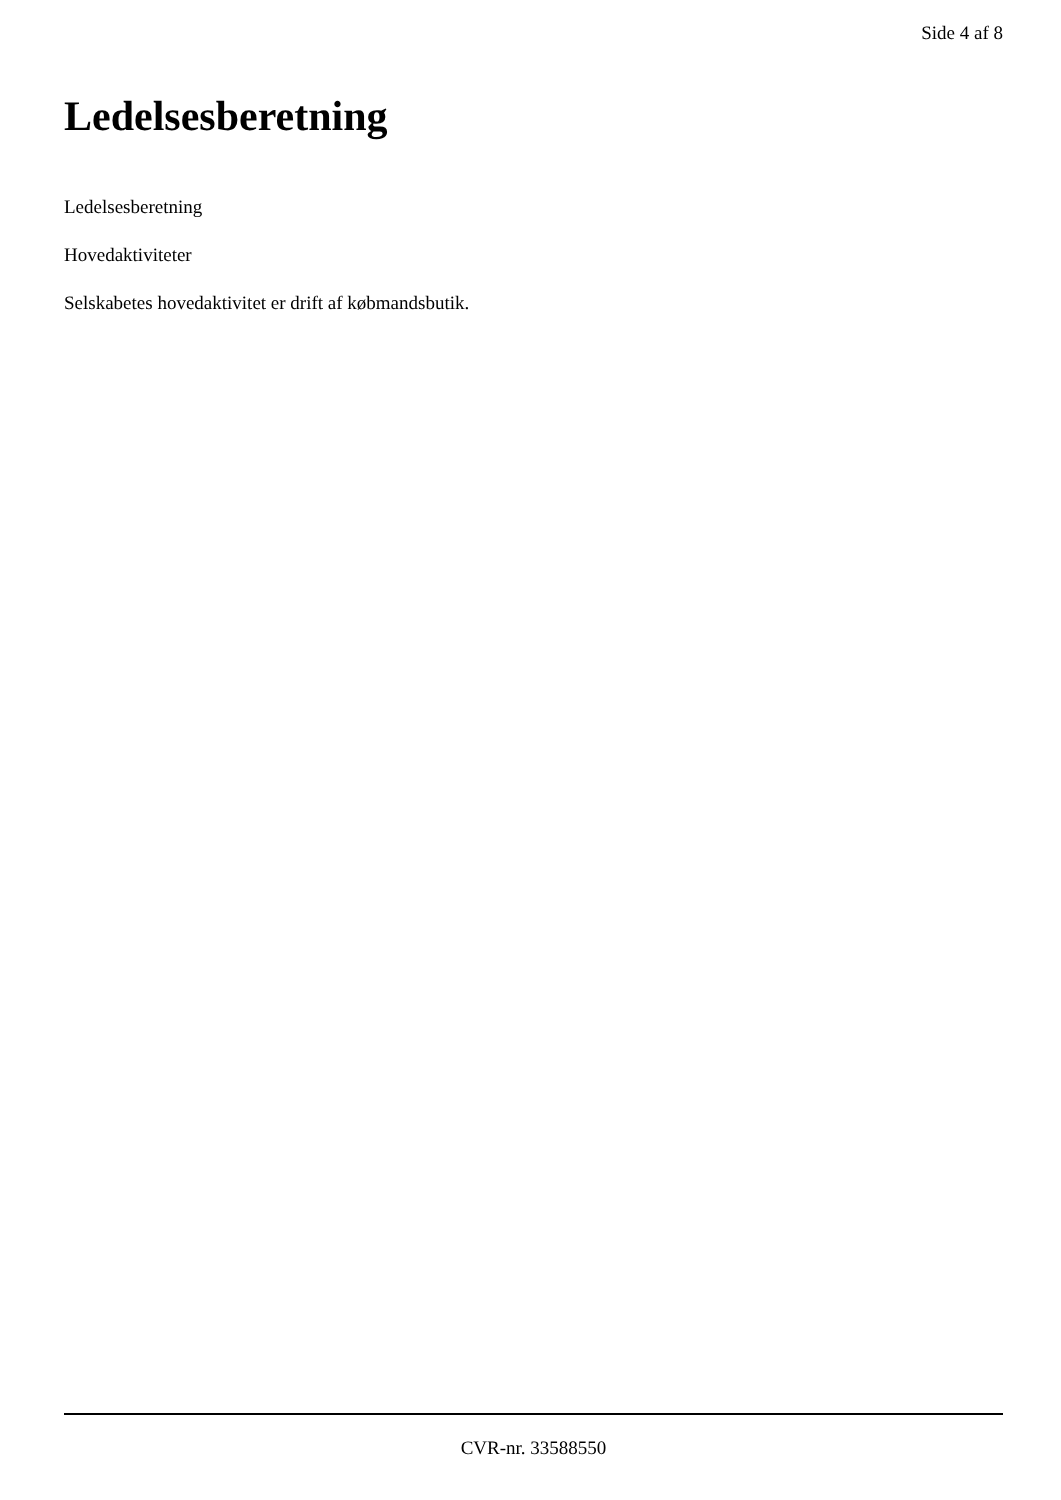Side 4 af 8
Ledelsesberetning
Ledelsesberetning
Hovedaktiviteter
Selskabetes hovedaktivitet er drift af købmandsbutik.
CVR-nr. 33588550